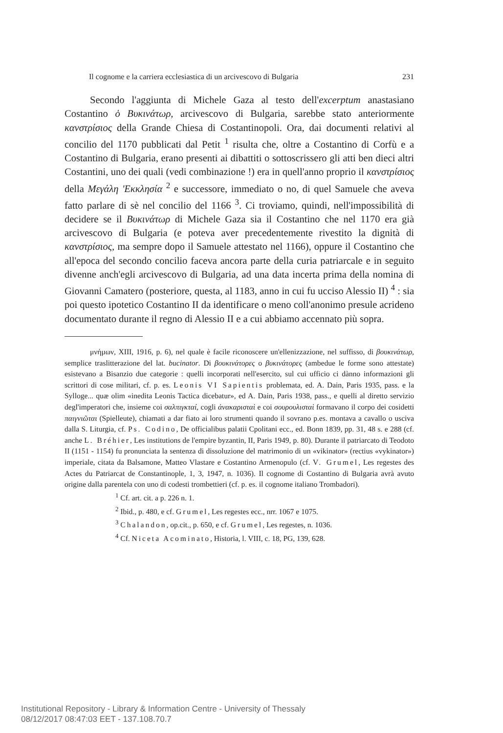Il cognome e la carriera ecclesiastica di un arcivescovo di Bulgaria 231
Secondo l'aggiunta di Michele Gaza al testo dell'excerptum anastasiano Costantino ὁ Βυκινάτωρ, arcivescovo di Bulgaria, sarebbe stato anteriormente κανστρίσιος della Grande Chiesa di Costantinopoli. Ora, dai documenti relativi al concilio del 1170 pubblicati dal Petit <sup>1</sup> risulta che, oltre a Costantino di Corfù e a Costantino di Bulgaria, erano presenti ai dibattiti o sottoscrissero gli atti ben dieci altri Costantini, uno dei quali (vedi combinazione !) era in quell'anno proprio il κανστρίσιος della Μεγάλη 'Εκκλησία <sup>2</sup> e successore, immediato o no, di quel Samuele che aveva fatto parlare di sè nel concilio del 1166 <sup>3</sup>. Ci troviamo, quindi, nell'impossibilità di decidere se il Βυκινάτωρ di Michele Gaza sia il Costantino che nel 1170 era già arcivescovo di Bulgaria (e poteva aver precedentemente rivestito la dignità di κανστρίσιος, ma sempre dopo il Samuele attestato nel 1166), oppure il Costantino che all'epoca del secondo concilio faceva ancora parte della curia patriarcale e in seguito divenne anch'egli arcivescovo di Bulgaria, ad una data incerta prima della nomina di Giovanni Camatero (posteriore, questa, al 1183, anno in cui fu ucciso Alessio II) <sup>4</sup> : sia poi questo ipotetico Costantino II da identificare o meno coll'anonimo presule acrideno documentato durante il regno di Alessio II e a cui abbiamo accennato più sopra.
μνήμων, XIII, 1916, p. 6), nel quale è facile riconoscere un'ellenizzazione, nel suffisso, di βουκινάτωρ, semplice traslitterazione del lat. bucinator. Di βουκινάτορες o βυκινάτορες (ambedue le forme sono attestate) esistevano a Bisanzio due categorie : quelli incorporati nell'esercito, sul cui ufficio ci dànno informazioni gli scrittori di cose militari, cf. p. es. Leonis VI Sapientis problemata, ed. A. Dain, Paris 1935, pass. e la Sylloge... quæ olim «inedita Leonis Tactica dicebatur», ed A. Dain, Paris 1938, pass., e quelli al diretto servizio degl'imperatori che, insieme coi σαλπιγκταί, cogli ἀνακαρισταὶ e coi σουρουλισταὶ formavano il corpo dei cosidetti παιγνιῶται (Spielleute), chiamati a dar fiato ai loro strumenti quando il sovrano p.es. montava a cavallo o usciva dalla S. Liturgia, cf. Ps. Codino, De officialibus palatii Cpolitani ecc., ed. Bonn 1839, pp. 31, 48 s. e 288 (cf. anche L. Bréhier, Les institutions de l'empire byzantin, II, Paris 1949, p. 80). Durante il patriarcato di Teodoto II (1151 - 1154) fu pronunciata la sentenza di dissoluzione del matrimonio di un «vikinator» (rectius «vykinator») imperiale, citata da Balsamone, Matteo Vlastare e Costantino Armenopulo (cf. V. Grumel, Les regestes des Actes du Patriarcat de Constantinople, 1, 3, 1947, n. 1036). Il cognome di Costantino di Bulgaria avrà avuto origine dalla parentela con uno di codesti trombettieri (cf. p. es. il cognome italiano Trombadori).
<sup>1</sup> Cf. art. cit. a p. 226 n. 1.
<sup>2</sup> Ibid., p. 480, e cf. Grumel, Les regestes ecc., nrr. 1067 e 1075.
<sup>3</sup> Chalandon, op.cit., p. 650, e cf. Grumel, Les regestes, n. 1036.
<sup>4</sup> Cf. Niceta Acominato, Historia, l. VIII, c. 18, PG, 139, 628.
Institutional Repository - Library & Information Centre - University of Thessaly
08/12/2017 08:47:03 EET - 137.108.70.7